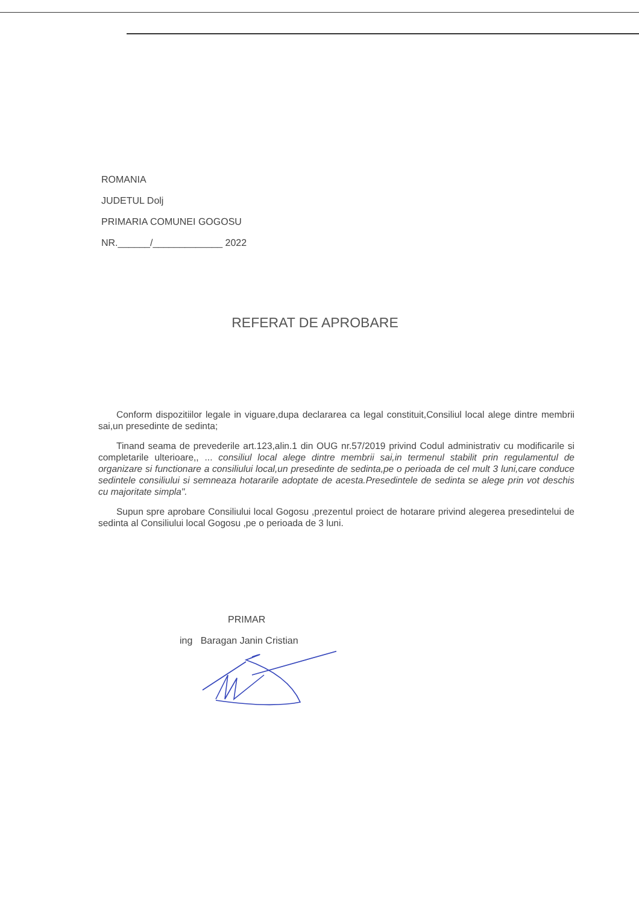ROMANIA
JUDETUL Dolj
PRIMARIA COMUNEI GOGOSU
NR.______/_____________ 2022
REFERAT DE APROBARE
Conform dispozitiilor legale in viguare,dupa declararea ca legal constituit,Consiliul local alege dintre membrii sai,un presedinte de sedinta;
Tinand seama de prevederile art.123,alin.1 din OUG nr.57/2019 privind Codul administrativ cu modificarile si completarile ulterioare,, ... consiliul local alege dintre membrii sai,in termenul stabilit prin regulamentul de organizare si functionare a consiliului local,un presedinte de sedinta,pe o perioada de cel mult 3 luni,care conduce sedintele consiliului si semneaza hotararile adoptate de acesta.Presedintele de sedinta se alege prin vot deschis cu majoritate simpla".
Supun spre aprobare Consiliului local Gogosu ,prezentul proiect de hotarare privind alegerea presedintelui de sedinta al Consiliului local Gogosu ,pe o perioada de 3 luni.
PRIMAR
ing Baragan Janin Cristian